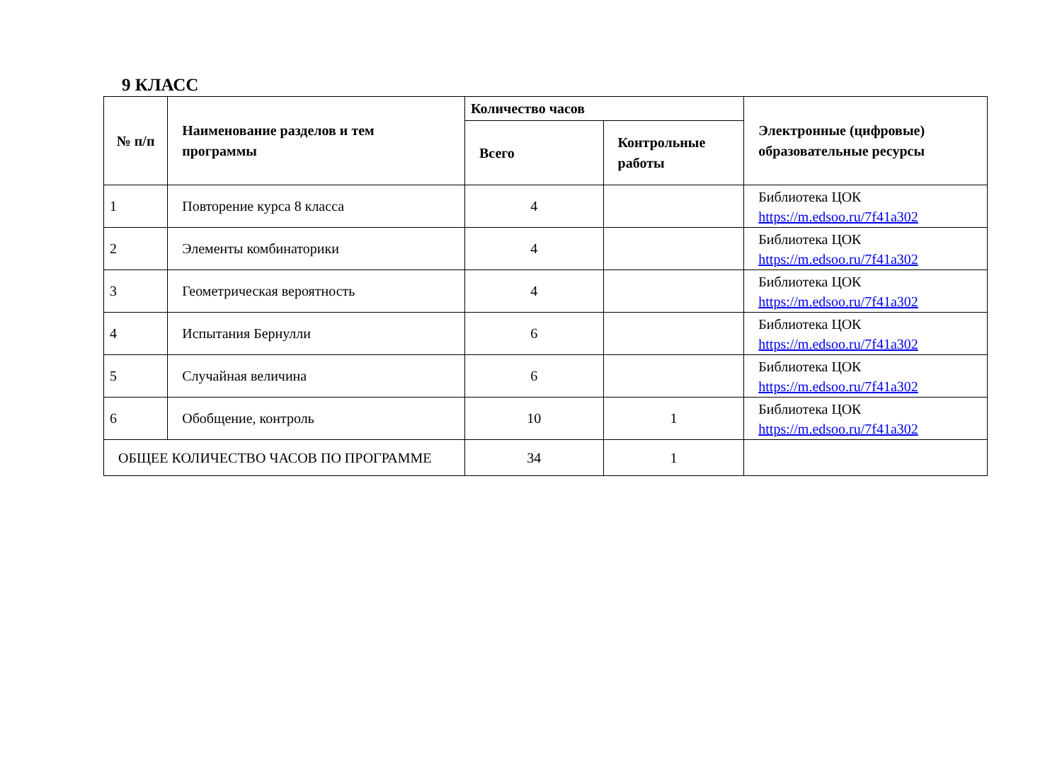9 КЛАСС
| № п/п | Наименование разделов и тем программы | Количество часов | | Электронные (цифровые) образовательные ресурсы |
| --- | --- | --- | --- | --- |
| | | Всего | Контрольные работы | |
| 1 | Повторение курса 8 класса | 4 | | Библиотека ЦОК https://m.edsoo.ru/7f41a302 |
| 2 | Элементы комбинаторики | 4 | | Библиотека ЦОК https://m.edsoo.ru/7f41a302 |
| 3 | Геометрическая вероятность | 4 | | Библиотека ЦОК https://m.edsoo.ru/7f41a302 |
| 4 | Испытания Бернулли | 6 | | Библиотека ЦОК https://m.edsoo.ru/7f41a302 |
| 5 | Случайная величина | 6 | | Библиотека ЦОК https://m.edsoo.ru/7f41a302 |
| 6 | Обобщение, контроль | 10 | 1 | Библиотека ЦОК https://m.edsoo.ru/7f41a302 |
| ОБЩЕЕ КОЛИЧЕСТВО ЧАСОВ ПО ПРОГРАММЕ | | 34 | 1 | |